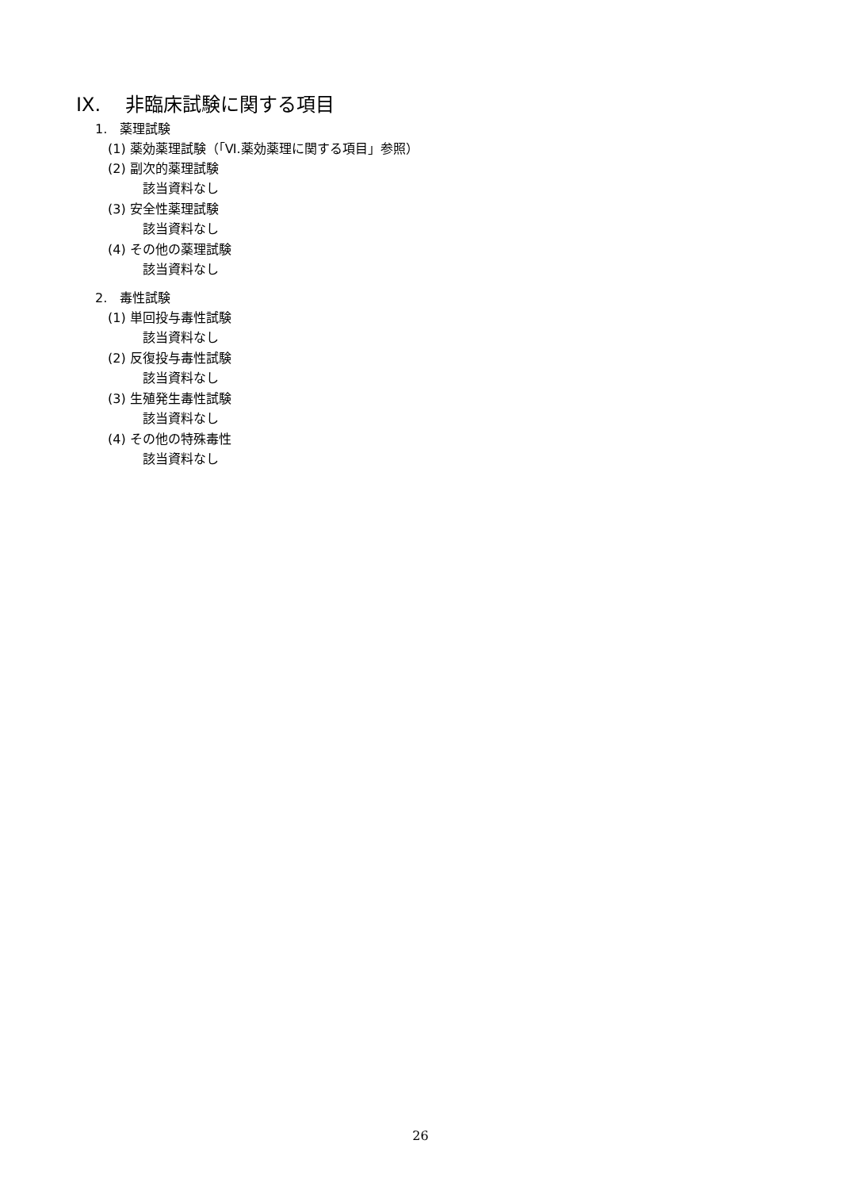IX. 非臨床試験に関する項目
1. 薬理試験
(1) 薬効薬理試験（「Ⅵ.薬効薬理に関する項目」参照）
(2) 副次的薬理試験
該当資料なし
(3) 安全性薬理試験
該当資料なし
(4) その他の薬理試験
該当資料なし
2. 毒性試験
(1) 単回投与毒性試験
該当資料なし
(2) 反復投与毒性試験
該当資料なし
(3) 生殖発生毒性試験
該当資料なし
(4) その他の特殊毒性
該当資料なし
26